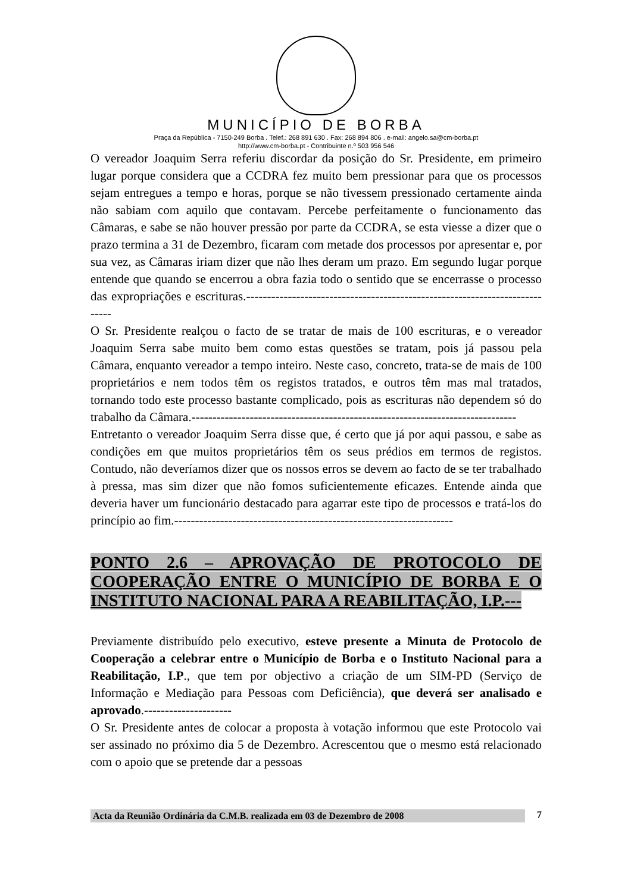MUNICÍPIO DE BORBA
Praça da República - 7150-249 Borba . Telef.: 268 891 630 . Fax: 268 894 806 . e-mail: angelo.sa@cm-borba.pt
http://www.cm-borba.pt - Contribuinte n.º 503 956 546
O vereador Joaquim Serra referiu discordar da posição do Sr. Presidente, em primeiro lugar porque considera que a CCDRA fez muito bem pressionar para que os processos sejam entregues a tempo e horas, porque se não tivessem pressionado certamente ainda não sabiam com aquilo que contavam. Percebe perfeitamente o funcionamento das Câmaras, e sabe se não houver pressão por parte da CCDRA, se esta viesse a dizer que o prazo termina a 31 de Dezembro, ficaram com metade dos processos por apresentar e, por sua vez, as Câmaras iriam dizer que não lhes deram um prazo. Em segundo lugar porque entende que quando se encerrou a obra fazia todo o sentido que se encerrasse o processo das expropriações e escrituras.----------------------------------------------------------------------------
O Sr. Presidente realçou o facto de se tratar de mais de 100 escrituras, e o vereador Joaquim Serra sabe muito bem como estas questões se tratam, pois já passou pela Câmara, enquanto vereador a tempo inteiro. Neste caso, concreto, trata-se de mais de 100 proprietários e nem todos têm os registos tratados, e outros têm mas mal tratados, tornando todo este processo bastante complicado, pois as escrituras não dependem só do trabalho da Câmara.------------------------------------------------------------------------------
Entretanto o vereador Joaquim Serra disse que, é certo que já por aqui passou, e sabe as condições em que muitos proprietários têm os seus prédios em termos de registos. Contudo, não deveríamos dizer que os nossos erros se devem ao facto de se ter trabalhado à pressa, mas sim dizer que não fomos suficientemente eficazes. Entende ainda que deveria haver um funcionário destacado para agarrar este tipo de processos e tratá-los do princípio ao fim.-------------------------------------------------------------------
PONTO 2.6 – APROVAÇÃO DE PROTOCOLO DE COOPERAÇÃO ENTRE O MUNICÍPIO DE BORBA E O INSTITUTO NACIONAL PARA A REABILITAÇÃO, I.P.---
Previamente distribuído pelo executivo, esteve presente a Minuta de Protocolo de Cooperação a celebrar entre o Município de Borba e o Instituto Nacional para a Reabilitação, I.P., que tem por objectivo a criação de um SIM-PD (Serviço de Informação e Mediação para Pessoas com Deficiência), que deverá ser analisado e aprovado.---------------------
O Sr. Presidente antes de colocar a proposta à votação informou que este Protocolo vai ser assinado no próximo dia 5 de Dezembro. Acrescentou que o mesmo está relacionado com o apoio que se pretende dar a pessoas
Acta da Reunião Ordinária da C.M.B. realizada em 03 de Dezembro de 2008 7